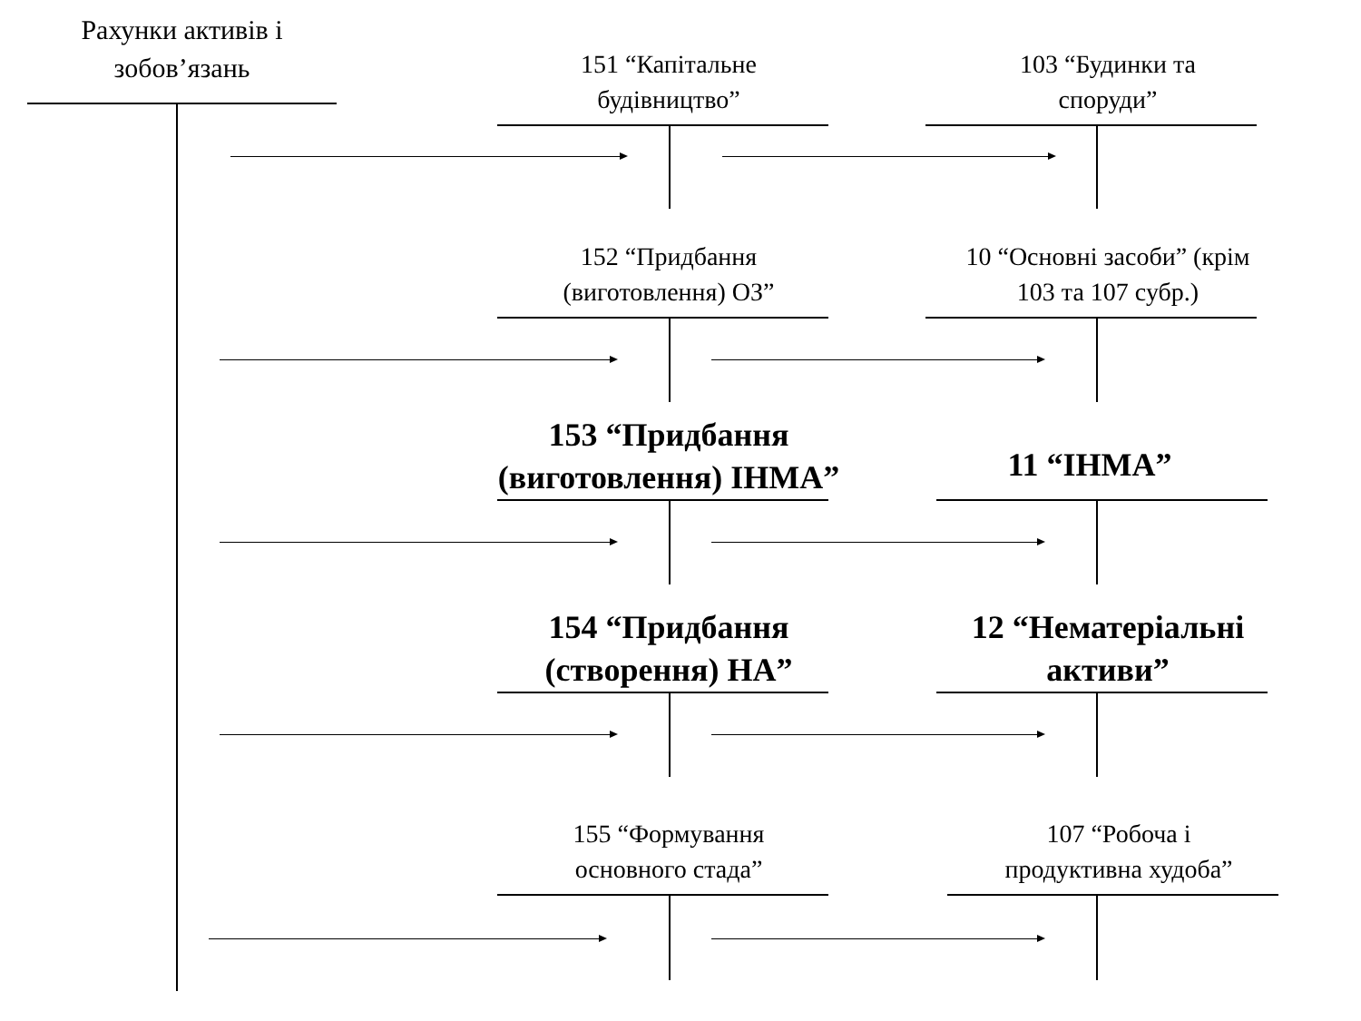Рахунки активів і
зобов’язань
151 “Капітальне
будівництво”
103 “Будинки та
споруди”
152 “Придбання
(виготовлення) ОЗ”
10 “Основні засоби” (крім
103 та 107 субр.)
153 “Придбання
(виготовлення) ІНМА”
11 “ІНМА”
154 “Придбання
(створення) НА”
12 “Нематеріальні
активи”
155 “Формування
основного стада”
107 “Робоча і
продуктивна худоба”